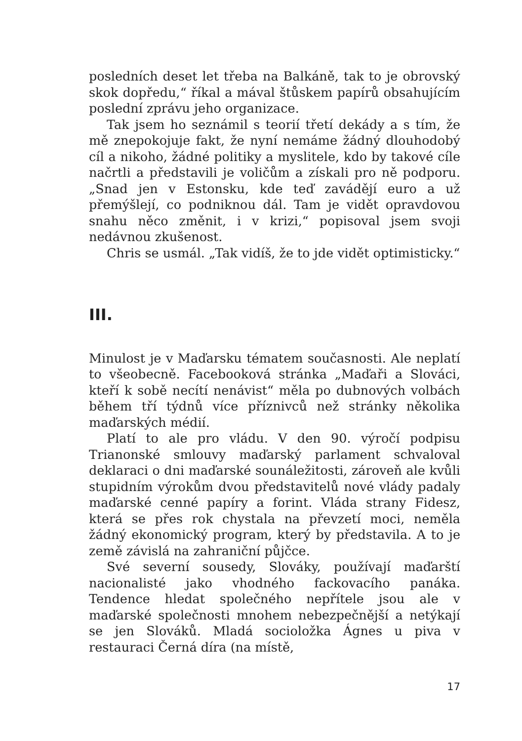posledních deset let třeba na Balkáně, tak to je obrovský skok dopředu,“ říkal a mával štůskem papírů obsahujícím poslední zprávu jeho organizace.
Tak jsem ho seznámil s teorií třetí dekády a s tím, že mě znepokojuje fakt, že nyní nemáme žádný dlouhodobý cíl a nikoho, žádné politiky a myslitele, kdo by takové cíle načrtli a představili je voličům a získali pro ně podporu. „Snad jen v Estonsku, kde teď zavádějí euro a už přemýšlejí, co podniknou dál. Tam je vidět opravdovou snahu něco změnit, i v krizi,“ popisoval jsem svoji nedávnou zkušenost.
Chris se usmál. „Tak vidíš, že to jde vidět optimisticky.“
III.
Minulost je v Maďarsku tématem současnosti. Ale neplatí to všeobecně. Facebooková stránka „Maďaři a Slováci, kteří k sobě necítí nenávist“ měla po dubnových volbách během tří týdnů více příznivců než stránky několika maďarských médií.
Platí to ale pro vládu. V den 90. výročí podpisu Trianonské smlouvy maďarský parlament schvaloval deklaraci o dni maďarské sounáležitosti, zároveň ale kvůli stupidním výrokům dvou představitelů nové vlády padaly maďarské cenné papíry a forint. Vláda strany Fidesz, která se přes rok chystala na převzetí moci, neměla žádný ekonomický program, který by představila. A to je země závislá na zahraniční půjčce.
Své severní sousedy, Slováky, používají maďarští nacionalisté jako vhodného fackovacího panáka. Tendence hledat společného nepřítele jsou ale v maďarské společnosti mnohem nebezpečnější a netýkají se jen Slováků. Mladá socioložka Ágnes u piva v restauraci Černá díra (na místě,
17